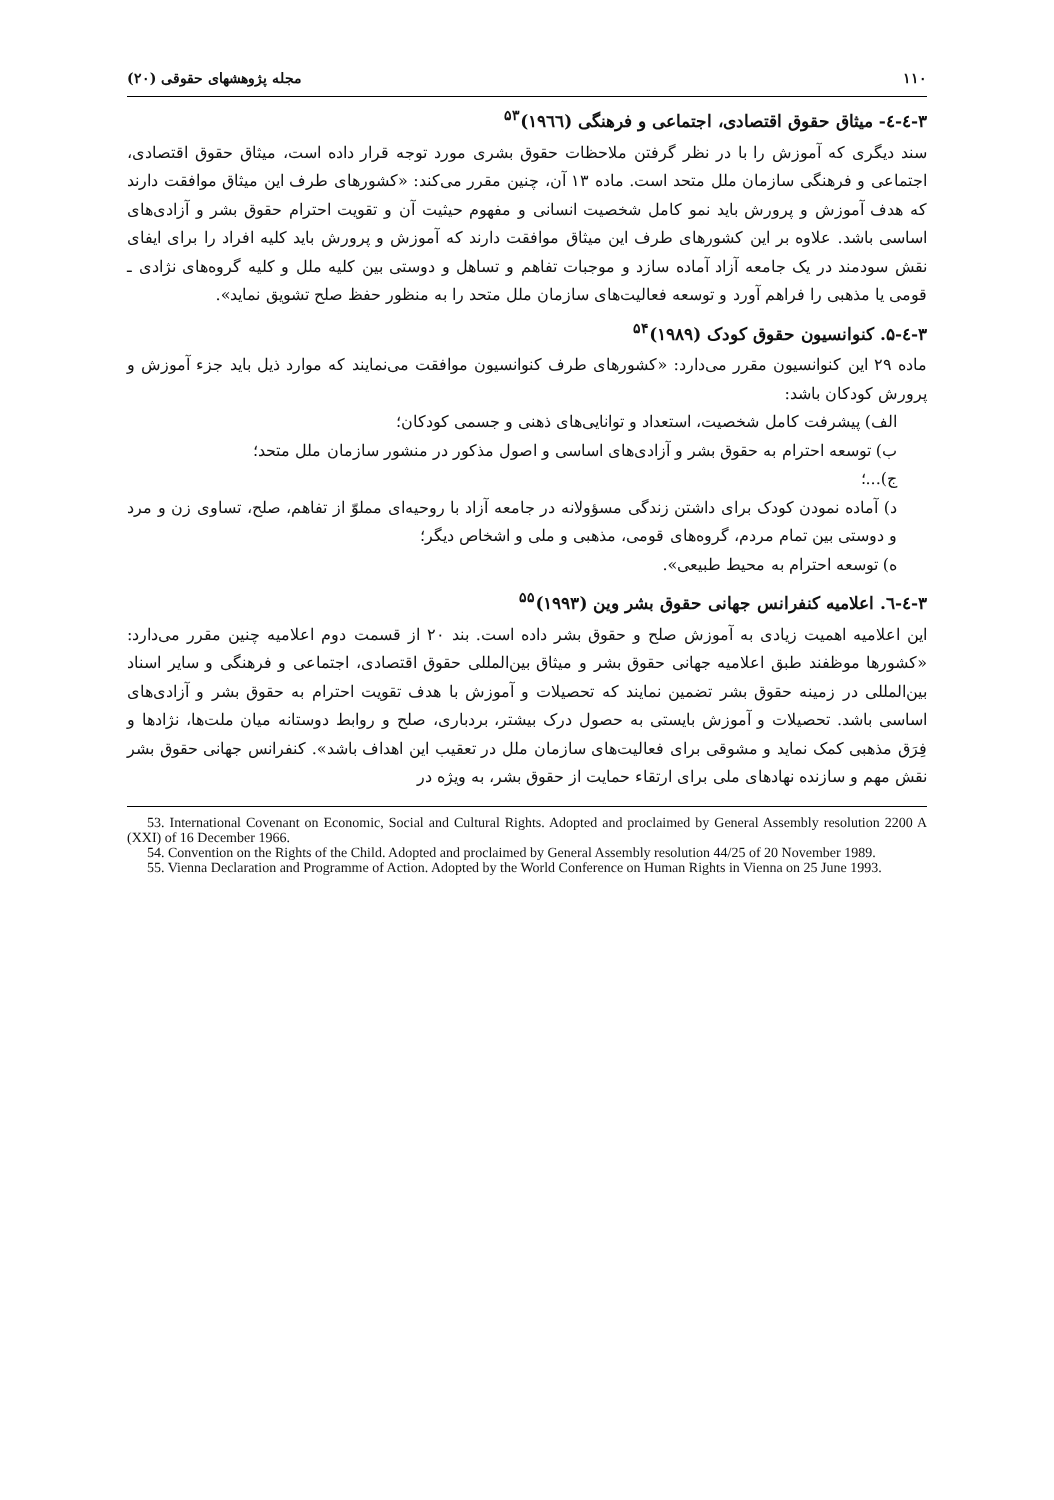۱۱۰ مجله پژوهشهای حقوقی (۲۰)
۳-٤-٤- میثاق حقوق اقتصادی، اجتماعی و فرهنگی (۱۹٦٦)<sup>۵۳</sup>
سند دیگری که آموزش را با در نظر گرفتن ملاحظات حقوق بشری مورد توجه قرار داده است، میثاق حقوق اقتصادی، اجتماعی و فرهنگی سازمان ملل متحد است. ماده ۱۳ آن، چنین مقرر می‌کند: «کشورهای طرف این میثاق موافقت دارند که هدف آموزش و پرورش باید نمو کامل شخصیت انسانی و مفهوم حیثیت آن و تقویت احترام حقوق بشر و آزادی‌های اساسی باشد. علاوه بر این کشورهای طرف این میثاق موافقت دارند که آموزش و پرورش باید کلیه افراد را برای ایفای نقش سودمند در یک جامعه آزاد آماده سازد و موجبات تفاهم و تساهل و دوستی بین کلیه ملل و کلیه گروه‌های نژادی ـ قومی یا مذهبی را فراهم آورد و توسعه فعالیت‌های سازمان ملل متحد را به منظور حفظ صلح تشویق نماید».
۳-٤-۵. کنوانسیون حقوق کودک (۱۹۸۹)<sup>۵۴</sup>
ماده ۲۹ این کنوانسیون مقرر می‌دارد: «کشورهای طرف کنوانسیون موافقت می‌نمایند که موارد ذیل باید جزء آموزش و پرورش کودکان باشد:
الف) پیشرفت کامل شخصیت، استعداد و توانایی‌های ذهنی و جسمی کودکان؛
ب) توسعه احترام به حقوق بشر و آزادی‌های اساسی و اصول مذکور در منشور سازمان ملل متحد؛
ج)...؛
د) آماده نمودن کودک برای داشتن زندگی مسؤولانه در جامعه آزاد با روحیه‌ای مملوّ از تفاهم، صلح، تساوی زن و مرد و دوستی بین تمام مردم، گروه‌های قومی، مذهبی و ملی و اشخاص دیگر؛
ه) توسعه احترام به محیط طبیعی».
۳-٤-٦. اعلامیه کنفرانس جهانی حقوق بشر وین (۱۹۹۳)<sup>۵۵</sup>
این اعلامیه اهمیت زیادی به آموزش صلح و حقوق بشر داده است. بند ۲۰ از قسمت دوم اعلامیه چنین مقرر می‌دارد: «کشورها موظفند طبق اعلامیه جهانی حقوق بشر و میثاق بین‌المللی حقوق اقتصادی، اجتماعی و فرهنگی و سایر اسناد بین‌المللی در زمینه حقوق بشر تضمین نمایند که تحصیلات و آموزش با هدف تقویت احترام به حقوق بشر و آزادی‌های اساسی باشد. تحصیلات و آموزش بایستی به حصول درک بیشتر، بردباری، صلح و روابط دوستانه میان ملت‌ها، نژادها و فِرَق مذهبی کمک نماید و مشوقی برای فعالیت‌های سازمان ملل در تعقیب این اهداف باشد». کنفرانس جهانی حقوق بشر نقش مهم و سازنده نهادهای ملی برای ارتقاء حمایت از حقوق بشر، به ویژه در
53. International Covenant on Economic, Social and Cultural Rights. Adopted and proclaimed by General Assembly resolution 2200 A (XXI) of 16 December 1966.
54. Convention on the Rights of the Child. Adopted and proclaimed by General Assembly resolution 44/25 of 20 November 1989.
55. Vienna Declaration and Programme of Action. Adopted by the World Conference on Human Rights in Vienna on 25 June 1993.